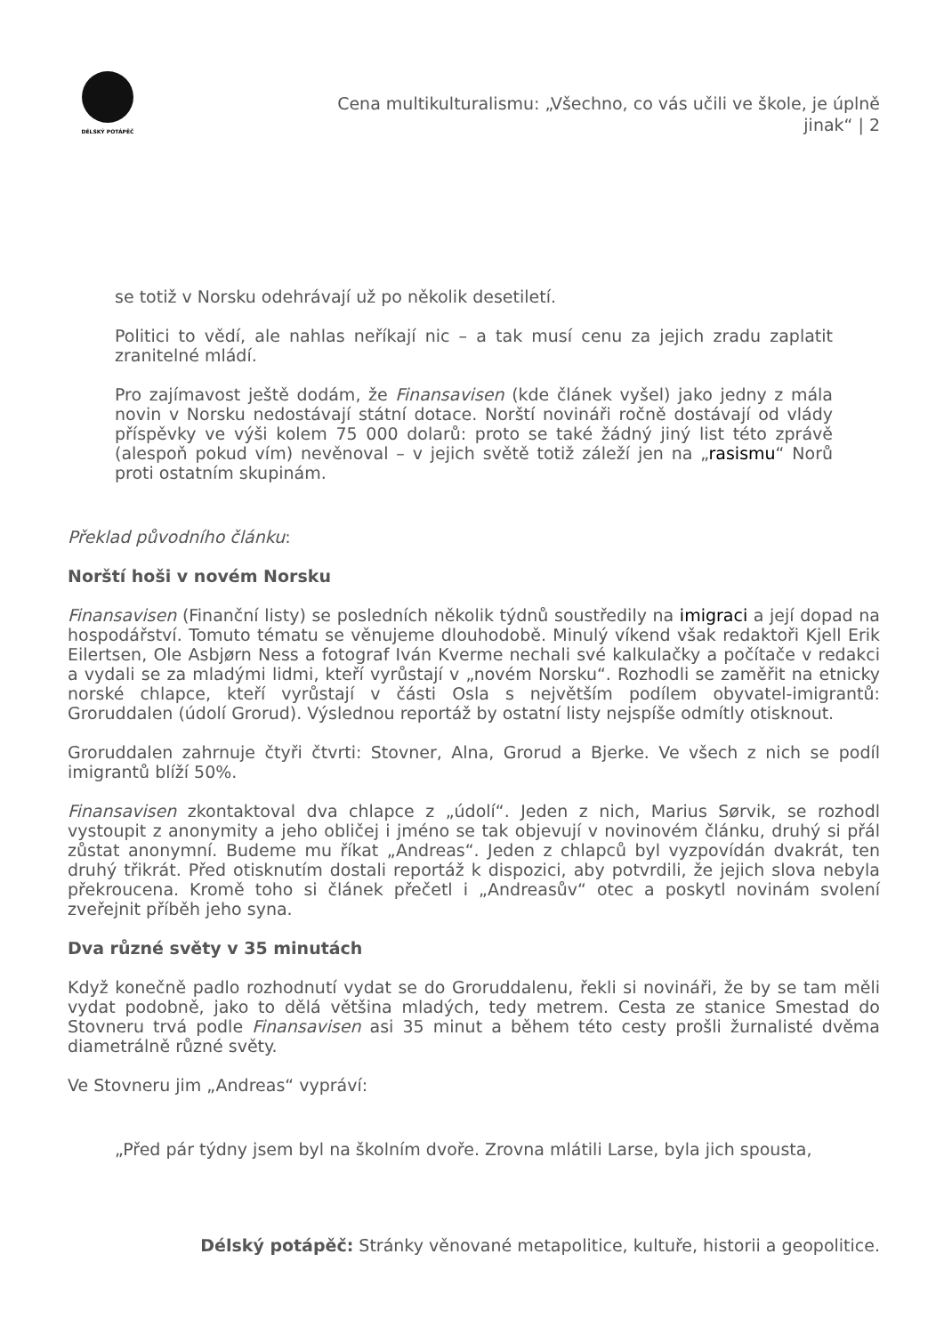DÉLSKÝ POTÁPĚČ
Cena multikulturalismu: „Všechno, co vás učili ve škole, je úplně jinak“ | 2
se totiž v Norsku odehrávají už po několik desetiletí.
Politici to vědí, ale nahlas neříkají nic – a tak musí cenu za jejich zradu zaplatit zranitelné mládí.
Pro zajímavost ještě dodám, že Finansavisen (kde článek vyšel) jako jedny z mála novin v Norsku nedostávají státní dotace. Norští novináři ročně dostávají od vlády příspěvky ve výši kolem 75 000 dolarů: proto se také žádný jiný list této zprávě (alespoň pokud vím) nevěnoval – v jejich světě totiž záleží jen na „rasismu“ Norů proti ostatním skupinám.
Překlad původního článku:
Norští hoši v novém Norsku
Finansavisen (Finanční listy) se posledních několik týdnů soustředily na imigraci a její dopad na hospodářství. Tomuto tématu se věnujeme dlouhodobě. Minulý víkend však redaktoři Kjell Erik Eilertsen, Ole Asbjørn Ness a fotograf Iván Kverme nechali své kalkulačky a počítače v redakci a vydali se za mladými lidmi, kteří vyrůstají v „novém Norsku“. Rozhodli se zaměřit na etnicky norské chlapce, kteří vyrůstají v části Osla s největším podílem obyvatel-imigrantů: Groruddalen (údolí Grorud). Výslednou reportáž by ostatní listy nejspíše odmítly otisknout.
Groruddalen zahrnuje čtyři čtvrti: Stovner, Alna, Grorud a Bjerke. Ve všech z nich se podíl imigrantů blíží 50%.
Finansavisen zkontaktoval dva chlapce z „údolí“. Jeden z nich, Marius Sørvik, se rozhodl vystoupit z anonymity a jeho obličej i jméno se tak objevují v novinovém článku, druhý si přál zůstat anonymní. Budeme mu říkat „Andreas“. Jeden z chlapců byl vyzpovídán dvakrát, ten druhý třikrát. Před otisknutím dostali reportáž k dispozici, aby potvrdili, že jejich slova nebyla překroucena. Kromě toho si článek přečetl i „Andreasův“ otec a poskytl novinám svolení zveřejnit příběh jeho syna.
Dva různé světy v 35 minutách
Když konečně padlo rozhodnutí vydat se do Groruddalenu, řekli si novináři, že by se tam měli vydat podobně, jako to dělá většina mladých, tedy metrem. Cesta ze stanice Smestad do Stovneru trvá podle Finansavisen asi 35 minut a během této cesty prošli žurnalisté dvěma diametrálně různé světy.
Ve Stovneru jim „Andreas“ vypráví:
„Před pár týdny jsem byl na školním dvoře. Zrovna mlátili Larse, byla jich spousta,
Délský potápěč: Stránky věnované metapolitice, kultuře, historii a geopolitice.